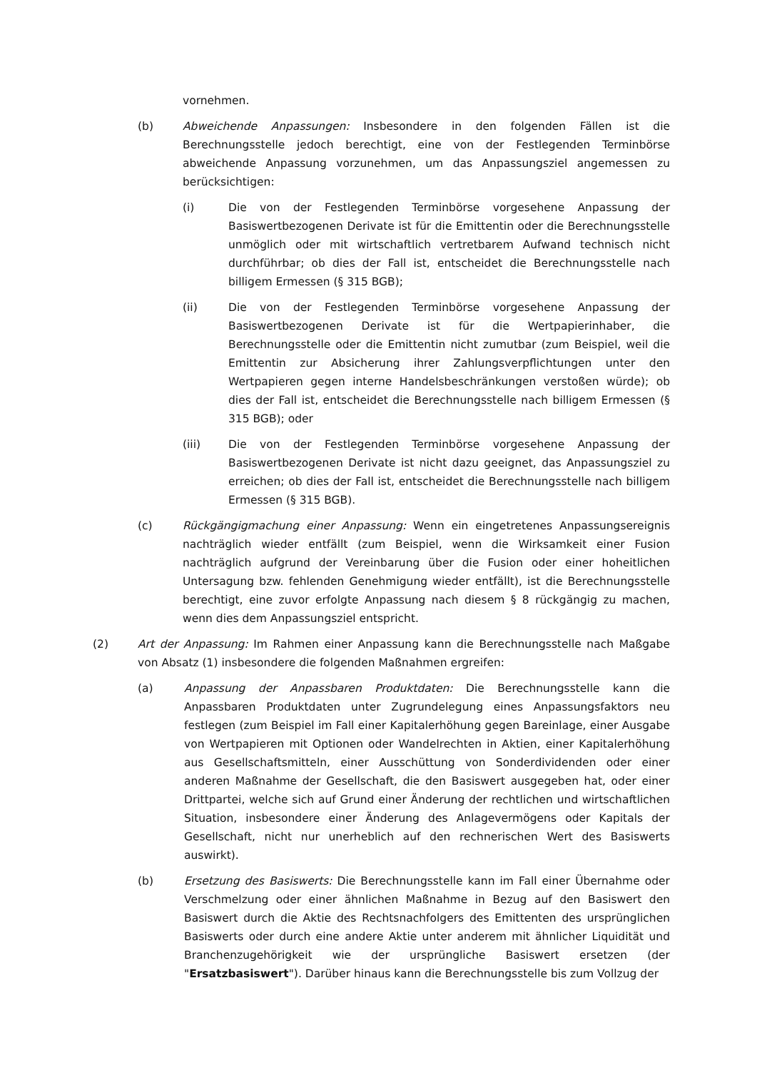vornehmen.
(b) Abweichende Anpassungen: Insbesondere in den folgenden Fällen ist die Berechnungsstelle jedoch berechtigt, eine von der Festlegenden Terminbörse abweichende Anpassung vorzunehmen, um das Anpassungsziel angemessen zu berücksichtigen:
(i) Die von der Festlegenden Terminbörse vorgesehene Anpassung der Basiswertbezogenen Derivate ist für die Emittentin oder die Berechnungsstelle unmöglich oder mit wirtschaftlich vertretbarem Aufwand technisch nicht durchführbar; ob dies der Fall ist, entscheidet die Berechnungsstelle nach billigem Ermessen (§ 315 BGB);
(ii) Die von der Festlegenden Terminbörse vorgesehene Anpassung der Basiswertbezogenen Derivate ist für die Wertpapierinhaber, die Berechnungsstelle oder die Emittentin nicht zumutbar (zum Beispiel, weil die Emittentin zur Absicherung ihrer Zahlungsverpflichtungen unter den Wertpapieren gegen interne Handelsbeschränkungen verstoßen würde); ob dies der Fall ist, entscheidet die Berechnungsstelle nach billigem Ermessen (§ 315 BGB); oder
(iii) Die von der Festlegenden Terminbörse vorgesehene Anpassung der Basiswertbezogenen Derivate ist nicht dazu geeignet, das Anpassungsziel zu erreichen; ob dies der Fall ist, entscheidet die Berechnungsstelle nach billigem Ermessen (§ 315 BGB).
(c) Rückgängigmachung einer Anpassung: Wenn ein eingetretenes Anpassungsereignis nachträglich wieder entfällt (zum Beispiel, wenn die Wirksamkeit einer Fusion nachträglich aufgrund der Vereinbarung über die Fusion oder einer hoheitlichen Untersagung bzw. fehlenden Genehmigung wieder entfällt), ist die Berechnungsstelle berechtigt, eine zuvor erfolgte Anpassung nach diesem § 8 rückgängig zu machen, wenn dies dem Anpassungsziel entspricht.
(2) Art der Anpassung: Im Rahmen einer Anpassung kann die Berechnungsstelle nach Maßgabe von Absatz (1) insbesondere die folgenden Maßnahmen ergreifen:
(a) Anpassung der Anpassbaren Produktdaten: Die Berechnungsstelle kann die Anpassbaren Produktdaten unter Zugrundelegung eines Anpassungsfaktors neu festlegen (zum Beispiel im Fall einer Kapitalerhöhung gegen Bareinlage, einer Ausgabe von Wertpapieren mit Optionen oder Wandelrechten in Aktien, einer Kapitalerhöhung aus Gesellschaftsmitteln, einer Ausschüttung von Sonderdividenden oder einer anderen Maßnahme der Gesellschaft, die den Basiswert ausgegeben hat, oder einer Drittpartei, welche sich auf Grund einer Änderung der rechtlichen und wirtschaftlichen Situation, insbesondere einer Änderung des Anlagevermögens oder Kapitals der Gesellschaft, nicht nur unerheblich auf den rechnerischen Wert des Basiswerts auswirkt).
(b) Ersetzung des Basiswerts: Die Berechnungsstelle kann im Fall einer Übernahme oder Verschmelzung oder einer ähnlichen Maßnahme in Bezug auf den Basiswert den Basiswert durch die Aktie des Rechtsnachfolgers des Emittenten des ursprünglichen Basiswerts oder durch eine andere Aktie unter anderem mit ähnlicher Liquidität und Branchenzugehörigkeit wie der ursprüngliche Basiswert ersetzen (der "Ersatzbasiswert"). Darüber hinaus kann die Berechnungsstelle bis zum Vollzug der